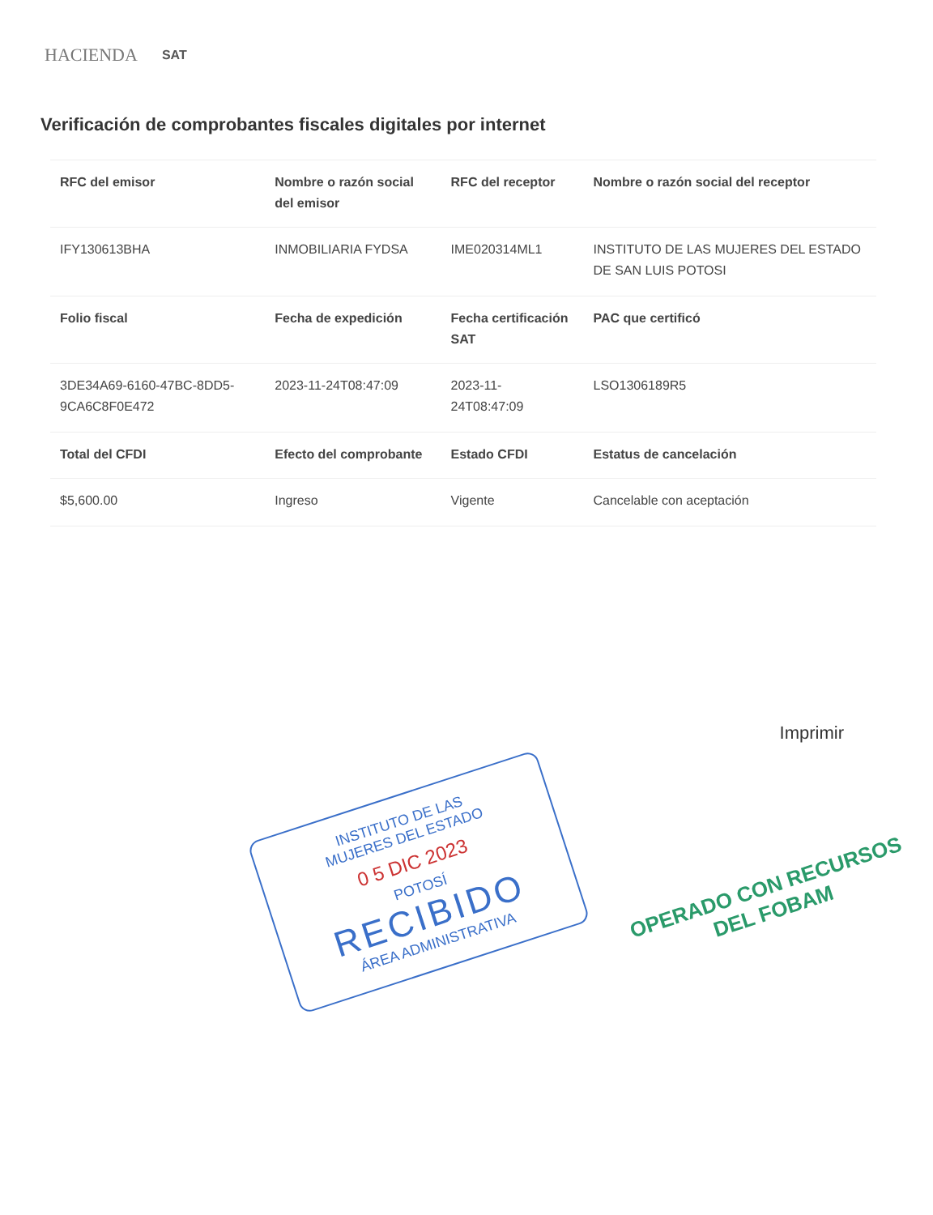HACIENDA SAT
Verificación de comprobantes fiscales digitales por internet
| RFC del emisor | Nombre o razón social del emisor | RFC del receptor | Nombre o razón social del receptor |
| --- | --- | --- | --- |
| IFY130613BHA | INMOBILIARIA FYDSA | IME020314ML1 | INSTITUTO DE LAS MUJERES DEL ESTADO DE SAN LUIS POTOSI |
| Folio fiscal | Fecha de expedición | Fecha certificación SAT | PAC que certificó |
| 3DE34A69-6160-47BC-8DD5-9CA6C8F0E472 | 2023-11-24T08:47:09 | 2023-11-24T08:47:09 | LSO1306189R5 |
| Total del CFDI | Efecto del comprobante | Estado CFDI | Estatus de cancelación |
| $5,600.00 | Ingreso | Vigente | Cancelable con aceptación |
Imprimir
INSTITUTO DE LAS
MUJERES DEL ESTADO
0 5 DIC 2023
POTOSÍ
RECIBIDO
ÁREA ADMINISTRATIVA
OPERADO CON RECURSOS
DEL FOBAM